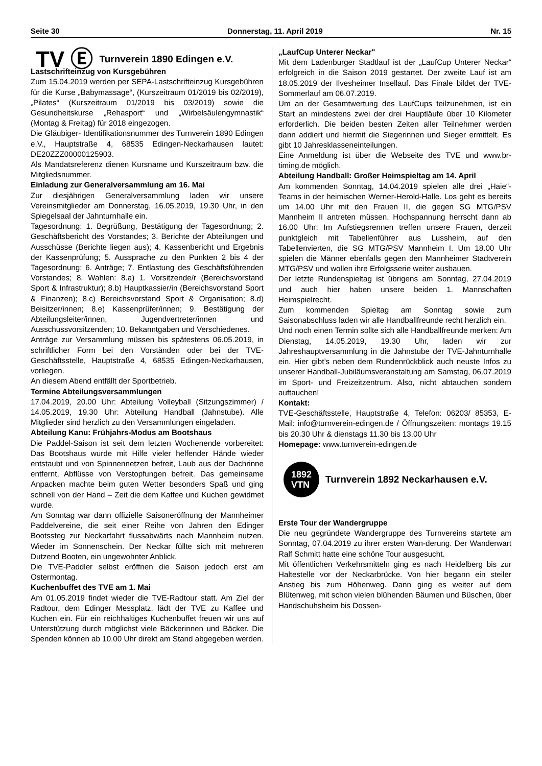Seite 30 Donnerstag, 11. April 2019 Nr. 15
TV Ⓔ Turnverein 1890 Edingen e.V.
Lastschrifteinzug von Kursgebühren
Zum 15.04.2019 werden per SEPA-Lastschrifteinzug Kursgebühren für die Kurse „Babymassage“, (Kurszeitraum 01/2019 bis 02/2019), „Pilates“ (Kurszeitraum 01/2019 bis 03/2019) sowie die Gesundheitskurse „Rehasport“ und „Wirbelsäulengymnastik“ (Montag & Freitag) für 2018 eingezogen.
Die Gläubiger- Identifikationsnummer des Turnverein 1890 Edingen e.V., Hauptstraße 4, 68535 Edingen-Neckarhausen lautet: DE20ZZZ00000125903.
Als Mandatsreferenz dienen Kursname und Kurszeitraum bzw. die Mitgliedsnummer.
Einladung zur Generalversammlung am 16. Mai
Zur diesjährigen Generalversammlung laden wir unsere Vereinsmitglieder am Donnerstag, 16.05.2019, 19.30 Uhr, in den Spiegelsaal der Jahnturnhalle ein.
Tagesordnung: 1. Begrüßung, Bestätigung der Tagesordnung; 2. Geschäftsbericht des Vorstandes; 3. Berichte der Abteilungen und Ausschüsse (Berichte liegen aus); 4. Kassenbericht und Ergebnis der Kassenprüfung; 5. Aussprache zu den Punkten 2 bis 4 der Tagesordnung; 6. Anträge; 7. Entlastung des Geschäftsführenden Vorstandes; 8. Wahlen: 8.a) 1. Vorsitzende/r (Bereichsvorstand Sport & Infrastruktur); 8.b) Hauptkassier/in (Bereichsvorstand Sport & Finanzen); 8.c) Bereichsvorstand Sport & Organisation; 8.d) Beisitzer/innen; 8.e) Kassenprüfer/innen; 9. Bestätigung der Abteilungsleiter/innen, Jugendvertreter/innen und Ausschussvorsitzenden; 10. Bekanntgaben und Verschiedenes.
Anträge zur Versammlung müssen bis spätestens 06.05.2019, in schriftlicher Form bei den Vorständen oder bei der TVE-Geschäftsstelle, Hauptstraße 4, 68535 Edingen-Neckarhausen, vorliegen.
An diesem Abend entfällt der Sportbetrieb.
Termine Abteilungsversammlungen
17.04.2019, 20.00 Uhr: Abteilung Volleyball (Sitzungszimmer) / 14.05.2019, 19.30 Uhr: Abteilung Handball (Jahnstube). Alle Mitglieder sind herzlich zu den Versammlungen eingeladen.
Abteilung Kanu: Frühjahrs-Modus am Bootshaus
Die Paddel-Saison ist seit dem letzten Wochenende vorbereitet: Das Bootshaus wurde mit Hilfe vieler helfender Hände wieder entstaubt und von Spinnennetzen befreit, Laub aus der Dachrinne entfernt, Abflüsse von Verstopfungen befreit. Das gemeinsame Anpacken machte beim guten Wetter besonders Spaß und ging schnell von der Hand – Zeit die dem Kaffee und Kuchen gewidmet wurde.
Am Sonntag war dann offizielle Saisoneröffnung der Mannheimer Paddelvereine, die seit einer Reihe von Jahren den Edinger Bootssteg zur Neckarfahrt flussabwärts nach Mannheim nutzen. Wieder im Sonnenschein. Der Neckar füllte sich mit mehreren Dutzend Booten, ein ungewohnter Anblick.
Die TVE-Paddler selbst eröffnen die Saison jedoch erst am Ostermontag.
Kuchenbuffet des TVE am 1. Mai
Am 01.05.2019 findet wieder die TVE-Radtour statt. Am Ziel der Radtour, dem Edinger Messplatz, lädt der TVE zu Kaffee und Kuchen ein. Für ein reichhaltiges Kuchenbuffet freuen wir uns auf Unterstützung durch möglichst viele Bäckerinnen und Bäcker. Die Spenden können ab 10.00 Uhr direkt am Stand abgegeben werden.
„LaufCup Unterer Neckar"
Mit dem Ladenburger Stadtlauf ist der „LaufCup Unterer Neckar“ erfolgreich in die Saison 2019 gestartet. Der zweite Lauf ist am 18.05.2019 der Ilvesheimer Insellauf. Das Finale bildet der TVE-Sommerlauf am 06.07.2019.
Um an der Gesamtwertung des LaufCups teilzunehmen, ist ein Start an mindestens zwei der drei Hauptläufe über 10 Kilometer erforderlich. Die beiden besten Zeiten aller Teilnehmer werden dann addiert und hiermit die Siegerinnen und Sieger ermittelt. Es gibt 10 Jahresklasseneinteilungen.
Eine Anmeldung ist über die Webseite des TVE und www.br-timing.de möglich.
Abteilung Handball: Großer Heimspieltag am 14. April
Am kommenden Sonntag, 14.04.2019 spielen alle drei „Haie“-Teams in der heimischen Werner-Herold-Halle. Los geht es bereits um 14.00 Uhr mit den Frauen II, die gegen SG MTG/PSV Mannheim II antreten müssen. Hochspannung herrscht dann ab 16.00 Uhr: Im Aufstiegsrennen treffen unsere Frauen, derzeit punktgleich mit Tabellenführer aus Lussheim, auf den Tabellenvierten, die SG MTG/PSV Mannheim I. Um 18.00 Uhr spielen die Männer ebenfalls gegen den Mannheimer Stadtverein MTG/PSV und wollen ihre Erfolgsserie weiter ausbauen.
Der letzte Rundenspieltag ist übrigens am Sonntag, 27.04.2019 und auch hier haben unsere beiden 1. Mannschaften Heimspielrecht.
Zum kommenden Spieltag am Sonntag sowie zum Saisonabschluss laden wir alle Handballfreunde recht herzlich ein.
Und noch einen Termin sollte sich alle Handballfreunde merken: Am Dienstag, 14.05.2019, 19.30 Uhr, laden wir zur Jahreshauptversammlung in die Jahnstube der TVE-Jahnturnhalle ein. Hier gibt’s neben dem Rundenrückblick auch neuste Infos zu unserer Handball-Jubiläumsveranstaltung am Samstag, 06.07.2019 im Sport- und Freizeitzentrum. Also, nicht abtauchen sondern auftauchen!
Kontakt:
TVE-Geschäftsstelle, Hauptstraße 4, Telefon: 06203/ 85353, E-Mail: info@turnverein-edingen.de / Öffnungszeiten: montags 19.15 bis 20.30 Uhr & dienstags 11.30 bis 13.00 Uhr
Homepage: www.turnverein-edingen.de
1892
VTN
Turnverein 1892 Neckarhausen e.V.
Erste Tour der Wandergruppe
Die neu gegründete Wandergruppe des Turnvereins startete am Sonntag, 07.04.2019 zu ihrer ersten Wan-derung. Der Wanderwart Ralf Schmitt hatte eine schöne Tour ausgesucht.
Mit öffentlichen Verkehrsmitteln ging es nach Heidelberg bis zur Haltestelle vor der Neckarbrücke. Von hier begann ein steiler Anstieg bis zum Höhenweg. Dann ging es weiter auf dem Blütenweg, mit schon vielen blühenden Bäumen und Büschen, über Handschuhsheim bis Dossen-